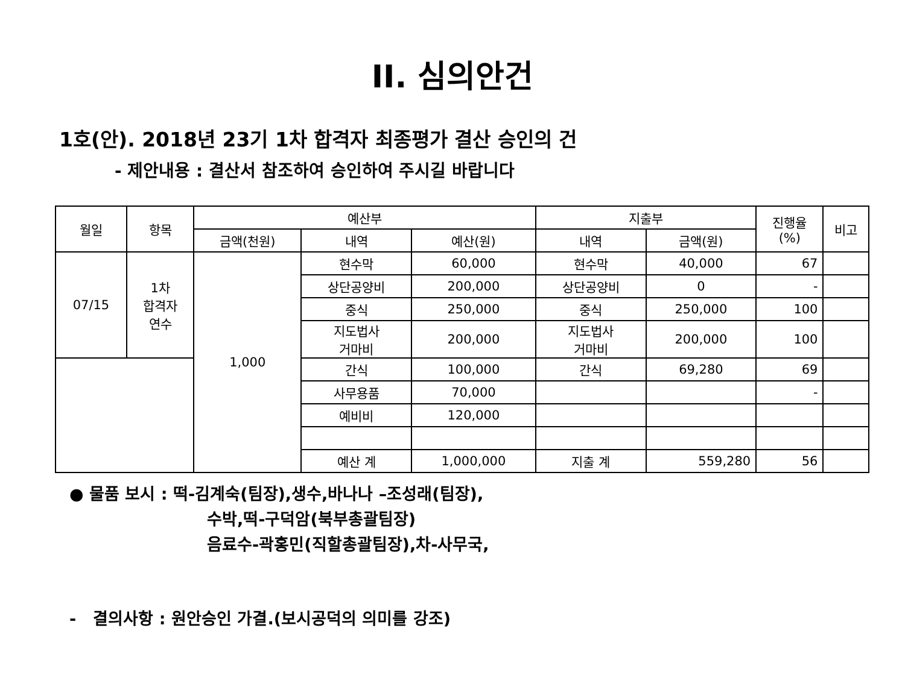II. 심의안건
1호(안). 2018년 23기 1차 합격자 최종평가 결산 승인의 건
- 제안내용 : 결산서 참조하여 승인하여 주시길 바랍니다
| 월일 | 항목 | 예산부 | | | 지출부 | | 진행율 (%) | 비고 |
| --- | --- | --- | --- | --- | --- | --- | --- | --- |
| | | 금액(천원) | 내역 | 예산(원) | 내역 | 금액(원) | | |
| 07/15 | 1차 합격자 연수 | 1,000 | 현수막 | 60,000 | 현수막 | 40,000 | 67 | |
| | | | 상단공양비 | 200,000 | 상단공양비 | 0 | - | |
| | | | 중식 | 250,000 | 중식 | 250,000 | 100 | |
| | | | 지도법사 거마비 | 200,000 | 지도법사 거마비 | 200,000 | 100 | |
| | | | 간식 | 100,000 | 간식 | 69,280 | 69 | |
| | | | 사무용품 | 70,000 | | | - | |
| | | | 예비비 | 120,000 | | | | |
| | | | 예산 계 | 1,000,000 | 지출 계 | 559,280 | 56 | |
● 물품 보시 : 떡-김계숙(팀장),생수,바나나 –조성래(팀장),
수박,떡-구덕암(북부총괄팀장)
음료수-곽홍민(직할총괄팀장),차-사무국,
- 결의사항 : 원안승인 가결.(보시공덕의 의미를 강조)